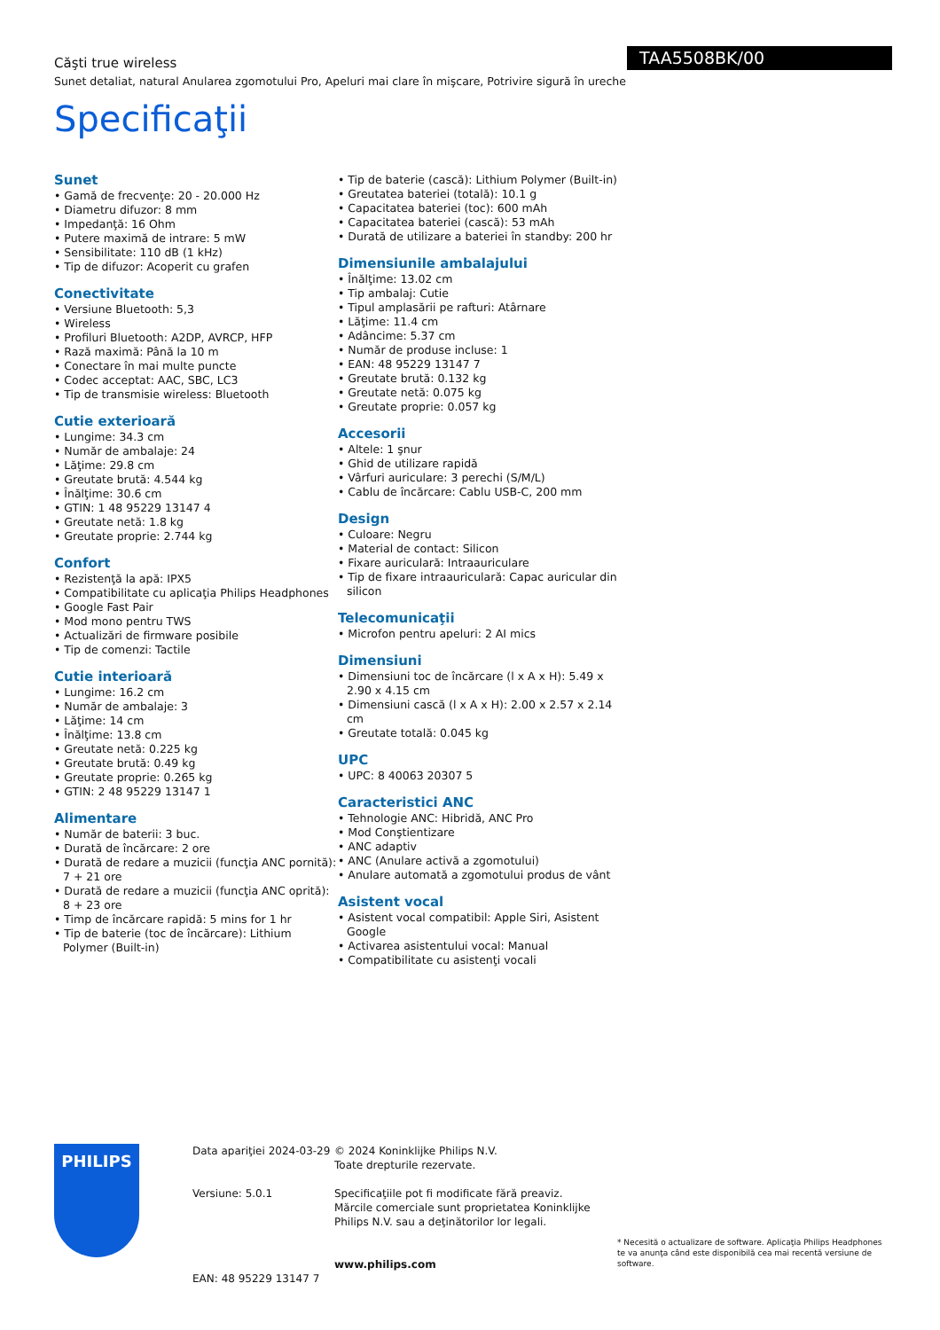Căşti true wireless
Sunet detaliat, natural Anularea zgomotului Pro, Apeluri mai clare în mişcare, Potrivire sigură în ureche
TAA5508BK/00
Specificaţii
Sunet
• Gamă de frecvenţe: 20 - 20.000 Hz
• Diametru difuzor: 8 mm
• Impedanţă: 16 Ohm
• Putere maximă de intrare: 5 mW
• Sensibilitate: 110 dB (1 kHz)
• Tip de difuzor: Acoperit cu grafen
Conectivitate
• Versiune Bluetooth: 5,3
• Wireless
• Profiluri Bluetooth: A2DP, AVRCP, HFP
• Rază maximă: Până la 10 m
• Conectare în mai multe puncte
• Codec acceptat: AAC, SBC, LC3
• Tip de transmisie wireless: Bluetooth
Cutie exterioară
• Lungime: 34.3 cm
• Număr de ambalaje: 24
• Lăţime: 29.8 cm
• Greutate brută: 4.544 kg
• Înălţime: 30.6 cm
• GTIN: 1 48 95229 13147 4
• Greutate netă: 1.8 kg
• Greutate proprie: 2.744 kg
Confort
• Rezistenţă la apă: IPX5
• Compatibilitate cu aplicaţia Philips Headphones
• Google Fast Pair
• Mod mono pentru TWS
• Actualizări de firmware posibile
• Tip de comenzi: Tactile
Cutie interioară
• Lungime: 16.2 cm
• Număr de ambalaje: 3
• Lăţime: 14 cm
• Înălţime: 13.8 cm
• Greutate netă: 0.225 kg
• Greutate brută: 0.49 kg
• Greutate proprie: 0.265 kg
• GTIN: 2 48 95229 13147 1
Alimentare
• Număr de baterii: 3 buc.
• Durată de încărcare: 2 ore
• Durată de redare a muzicii (funcţia ANC pornită): 7 + 21 ore
• Durată de redare a muzicii (funcţia ANC oprită): 8 + 23 ore
• Timp de încărcare rapidă: 5 mins for 1 hr
• Tip de baterie (toc de încărcare): Lithium Polymer (Built-in)
• Tip de baterie (cască): Lithium Polymer (Built-in)
• Greutatea bateriei (totală): 10.1 g
• Capacitatea bateriei (toc): 600 mAh
• Capacitatea bateriei (cască): 53 mAh
• Durată de utilizare a bateriei în standby: 200 hr
Dimensiunile ambalajului
• Înălţime: 13.02 cm
• Tip ambalaj: Cutie
• Tipul amplasării pe rafturi: Atârnare
• Lăţime: 11.4 cm
• Adâncime: 5.37 cm
• Număr de produse incluse: 1
• EAN: 48 95229 13147 7
• Greutate brută: 0.132 kg
• Greutate netă: 0.075 kg
• Greutate proprie: 0.057 kg
Accesorii
• Altele: 1 şnur
• Ghid de utilizare rapidă
• Vârfuri auriculare: 3 perechi (S/M/L)
• Cablu de încărcare: Cablu USB-C, 200 mm
Design
• Culoare: Negru
• Material de contact: Silicon
• Fixare auriculară: Intraauriculare
• Tip de fixare intraauriculară: Capac auricular din silicon
Telecomunicaţii
• Microfon pentru apeluri: 2 AI mics
Dimensiuni
• Dimensiuni toc de încărcare (l x A x H): 5.49 x 2.90 x 4.15 cm
• Dimensiuni cască (l x A x H): 2.00 x 2.57 x 2.14 cm
• Greutate totală: 0.045 kg
UPC
• UPC: 8 40063 20307 5
Caracteristici ANC
• Tehnologie ANC: Hibridă, ANC Pro
• Mod Conştientizare
• ANC adaptiv
• ANC (Anulare activă a zgomotului)
• Anulare automată a zgomotului produs de vânt
Asistent vocal
• Asistent vocal compatibil: Apple Siri, Asistent Google
• Activarea asistentului vocal: Manual
• Compatibilitate cu asistenţi vocali
PHILIPS
Data apariţiei 2024-03-29
Versiune: 5.0.1
EAN: 48 95229 13147 7
© 2024 Koninklijke Philips N.V.
Toate drepturile rezervate.
Specificaţiile pot fi modificate fără preaviz. Mărcile comerciale sunt proprietatea Koninklijke Philips N.V. sau a deţinătorilor lor legali.
www.philips.com
* Necesită o actualizare de software. Aplicaţia Philips Headphones te va anunţa când este disponibilă cea mai recentă versiune de software.